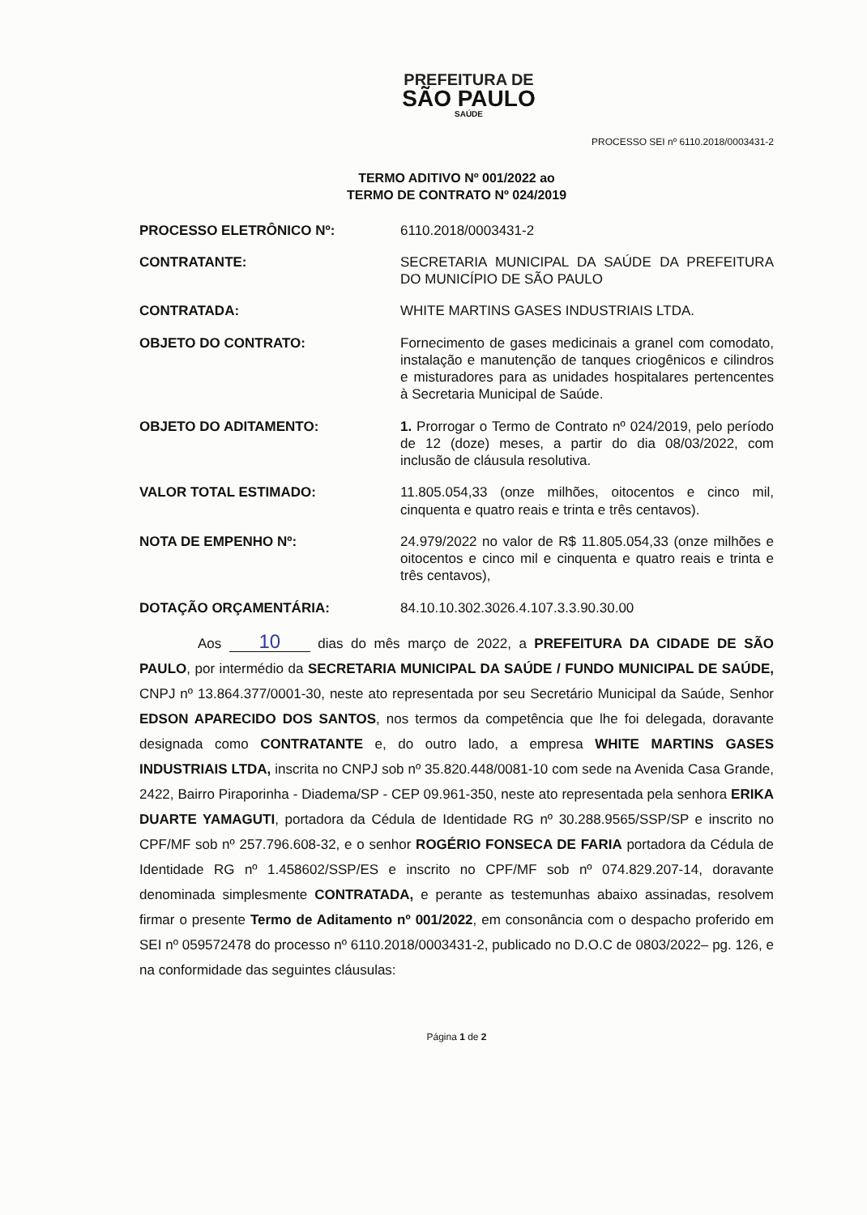PREFEITURA DE
SÃO PAULO
SAÚDE
PROCESSO SEI nº 6110.2018/0003431-2
TERMO ADITIVO Nº 001/2022 ao
TERMO DE CONTRATO Nº 024/2019
PROCESSO ELETRÔNICO Nº: 6110.2018/0003431-2
CONTRATANTE: SECRETARIA MUNICIPAL DA SAÚDE DA PREFEITURA DO MUNICÍPIO DE SÃO PAULO
CONTRATADA: WHITE MARTINS GASES INDUSTRIAIS LTDA.
OBJETO DO CONTRATO: Fornecimento de gases medicinais a granel com comodato, instalação e manutenção de tanques criogênicos e cilindros e misturadores para as unidades hospitalares pertencentes à Secretaria Municipal de Saúde.
OBJETO DO ADITAMENTO: 1. Prorrogar o Termo de Contrato nº 024/2019, pelo período de 12 (doze) meses, a partir do dia 08/03/2022, com inclusão de cláusula resolutiva.
VALOR TOTAL ESTIMADO: 11.805.054,33 (onze milhões, oitocentos e cinco mil, cinquenta e quatro reais e trinta e três centavos).
NOTA DE EMPENHO Nº: 24.979/2022 no valor de R$ 11.805.054,33 (onze milhões e oitocentos e cinco mil e cinquenta e quatro reais e trinta e três centavos),
DOTAÇÃO ORÇAMENTÁRIA: 84.10.10.302.3026.4.107.3.3.90.30.00
Aos 10 dias do mês março de 2022, a PREFEITURA DA CIDADE DE SÃO PAULO, por intermédio da SECRETARIA MUNICIPAL DA SAÚDE / FUNDO MUNICIPAL DE SAÚDE, CNPJ nº 13.864.377/0001-30, neste ato representada por seu Secretário Municipal da Saúde, Senhor EDSON APARECIDO DOS SANTOS, nos termos da competência que lhe foi delegada, doravante designada como CONTRATANTE e, do outro lado, a empresa WHITE MARTINS GASES INDUSTRIAIS LTDA, inscrita no CNPJ sob nº 35.820.448/0081-10 com sede na Avenida Casa Grande, 2422, Bairro Piraporinha - Diadema/SP - CEP 09.961-350, neste ato representada pela senhora ERIKA DUARTE YAMAGUTI, portadora da Cédula de Identidade RG nº 30.288.9565/SSP/SP e inscrito no CPF/MF sob nº 257.796.608-32, e o senhor ROGÉRIO FONSECA DE FARIA portadora da Cédula de Identidade RG nº 1.458602/SSP/ES e inscrito no CPF/MF sob nº 074.829.207-14, doravante denominada simplesmente CONTRATADA, e perante as testemunhas abaixo assinadas, resolvem firmar o presente Termo de Aditamento nº 001/2022, em consonância com o despacho proferido em SEI nº 059572478 do processo nº 6110.2018/0003431-2, publicado no D.O.C de 0803/2022– pg. 126, e na conformidade das seguintes cláusulas:
Página 1 de 2